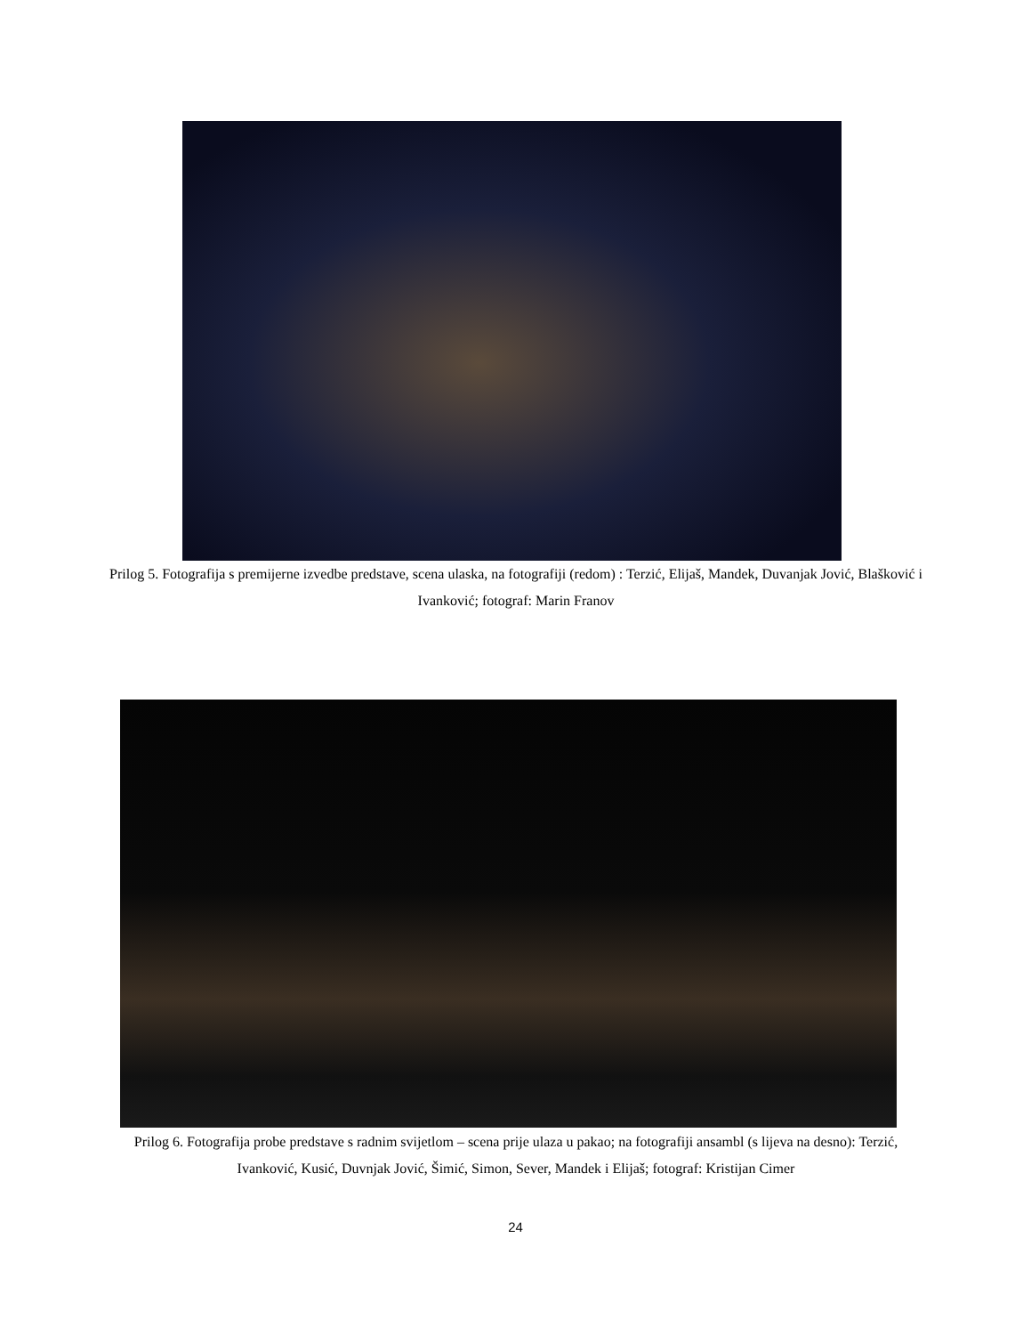Prilog 5. Fotografija s premijerne izvedbe predstave, scena ulaska, na fotografiji (redom) : Terzić, Elijaš, Mandek, Duvanjak Jović, Blašković i Ivanković; fotograf: Marin Franov
Prilog 6. Fotografija probe predstave s radnim svijetlom – scena prije ulaza u pakao; na fotografiji ansambl (s lijeva na desno): Terzić, Ivanković, Kusić, Duvnjak Jović, Šimić, Simon, Sever, Mandek i Elijaš; fotograf: Kristijan Cimer
24